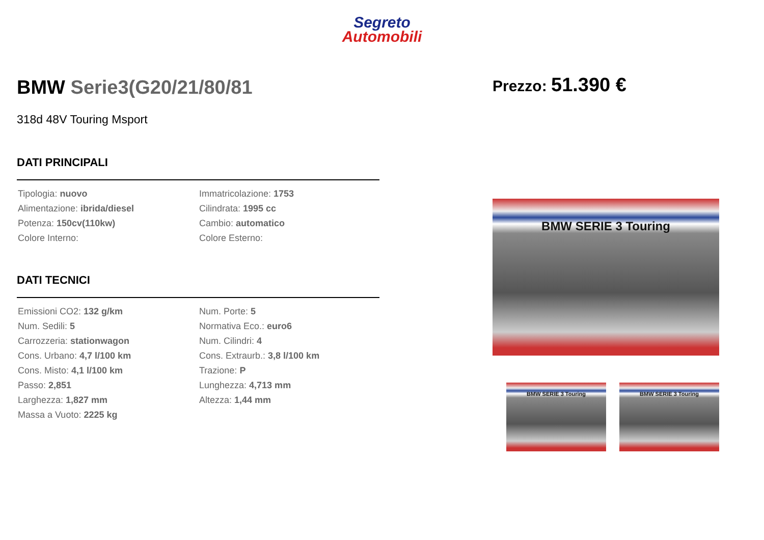Segreto
Automobili
BMW Serie3(G20/21/80/81
318d 48V Touring Msport
DATI PRINCIPALI
| Tipologia: nuovo | Immatricolazione: 1753 |
| Alimentazione: ibrida/diesel | Cilindrata: 1995 cc |
| Potenza: 150cv(110kw) | Cambio: automatico |
| Colore Interno: | Colore Esterno: |
DATI TECNICI
| Emissioni CO2: 132 g/km | Num. Porte: 5 |
| Num. Sedili: 5 | Normativa Eco.: euro6 |
| Carrozzeria: stationwagon | Num. Cilindri: 4 |
| Cons. Urbano: 4,7 l/100 km | Cons. Extraurb.: 3,8 l/100 km |
| Cons. Misto: 4,1 l/100 km | Trazione: P |
| Passo: 2,851 | Lunghezza: 4,713 mm |
| Larghezza: 1,827 mm | Altezza: 1,44 mm |
| Massa a Vuoto: 2225 kg | |
Prezzo: 51.390 €
BMW SERIE 3 Touring
BMW SERIE 3 Touring BMW SERIE 3 Touring